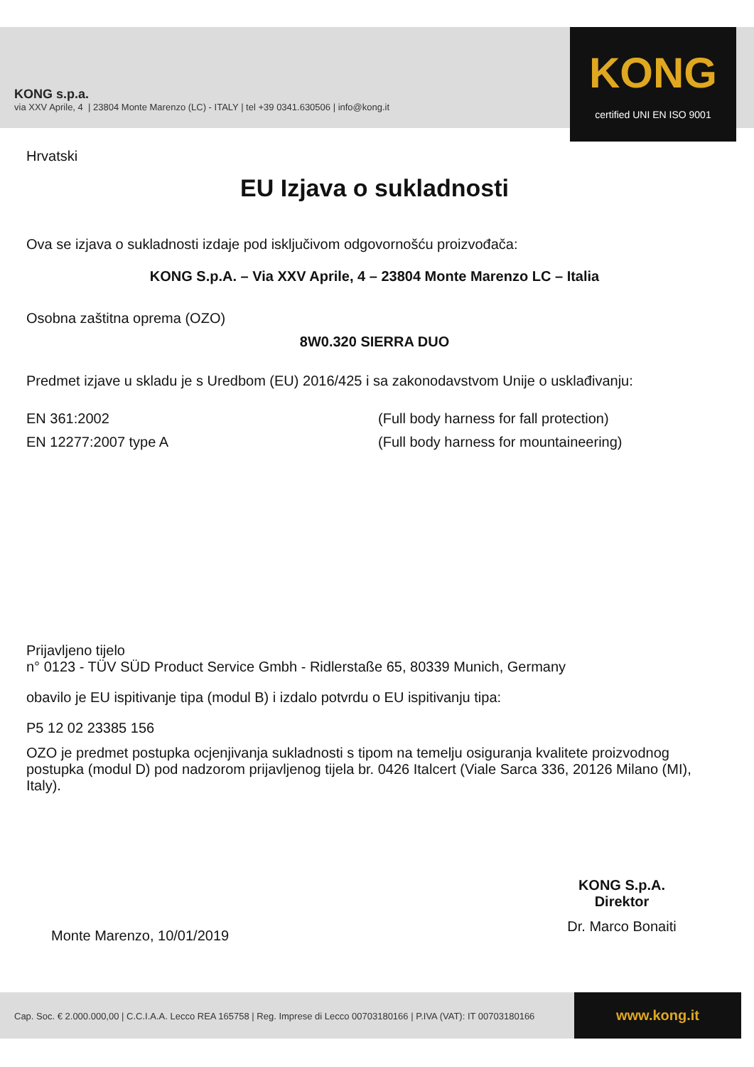KONG s.p.a.
via XXV Aprile, 4 | 23804 Monte Marenzo (LC) - ITALY | tel +39 0341.630506 | info@kong.it
KONG
certified UNI EN ISO 9001
Hrvatski
EU Izjava o sukladnosti
Ova se izjava o sukladnosti izdaje pod isključivom odgovornošću proizvođača:
KONG S.p.A. – Via XXV Aprile, 4 – 23804 Monte Marenzo LC – Italia
Osobna zaštitna oprema (OZO)
8W0.320 SIERRA DUO
Predmet izjave u skladu je s Uredbom (EU) 2016/425 i sa zakonodavstvom Unije o usklađivanju:
EN 361:2002 (Full body harness for fall protection)
EN 12277:2007 type A (Full body harness for mountaineering)
Prijavljeno tijelo
n° 0123 - TÜV SÜD Product Service Gmbh - Ridlerstaße 65, 80339 Munich, Germany
obavilo je EU ispitivanje tipa (modul B) i izdalo potvrdu o EU ispitivanju tipa:
P5 12 02 23385 156
OZO je predmet postupka ocjenjivanja sukladnosti s tipom na temelju osiguranja kvalitete proizvodnog postupka (modul D) pod nadzorom prijavljenog tijela br. 0426 Italcert (Viale Sarca 336, 20126 Milano (MI), Italy).
KONG S.p.A.
Direktor
Dr. Marco Bonaiti
Monte Marenzo, 10/01/2019
Cap. Soc. € 2.000.000,00 | C.C.I.A.A. Lecco REA 165758 | Reg. Imprese di Lecco 00703180166 | P.IVA (VAT): IT 00703180166
www.kong.it